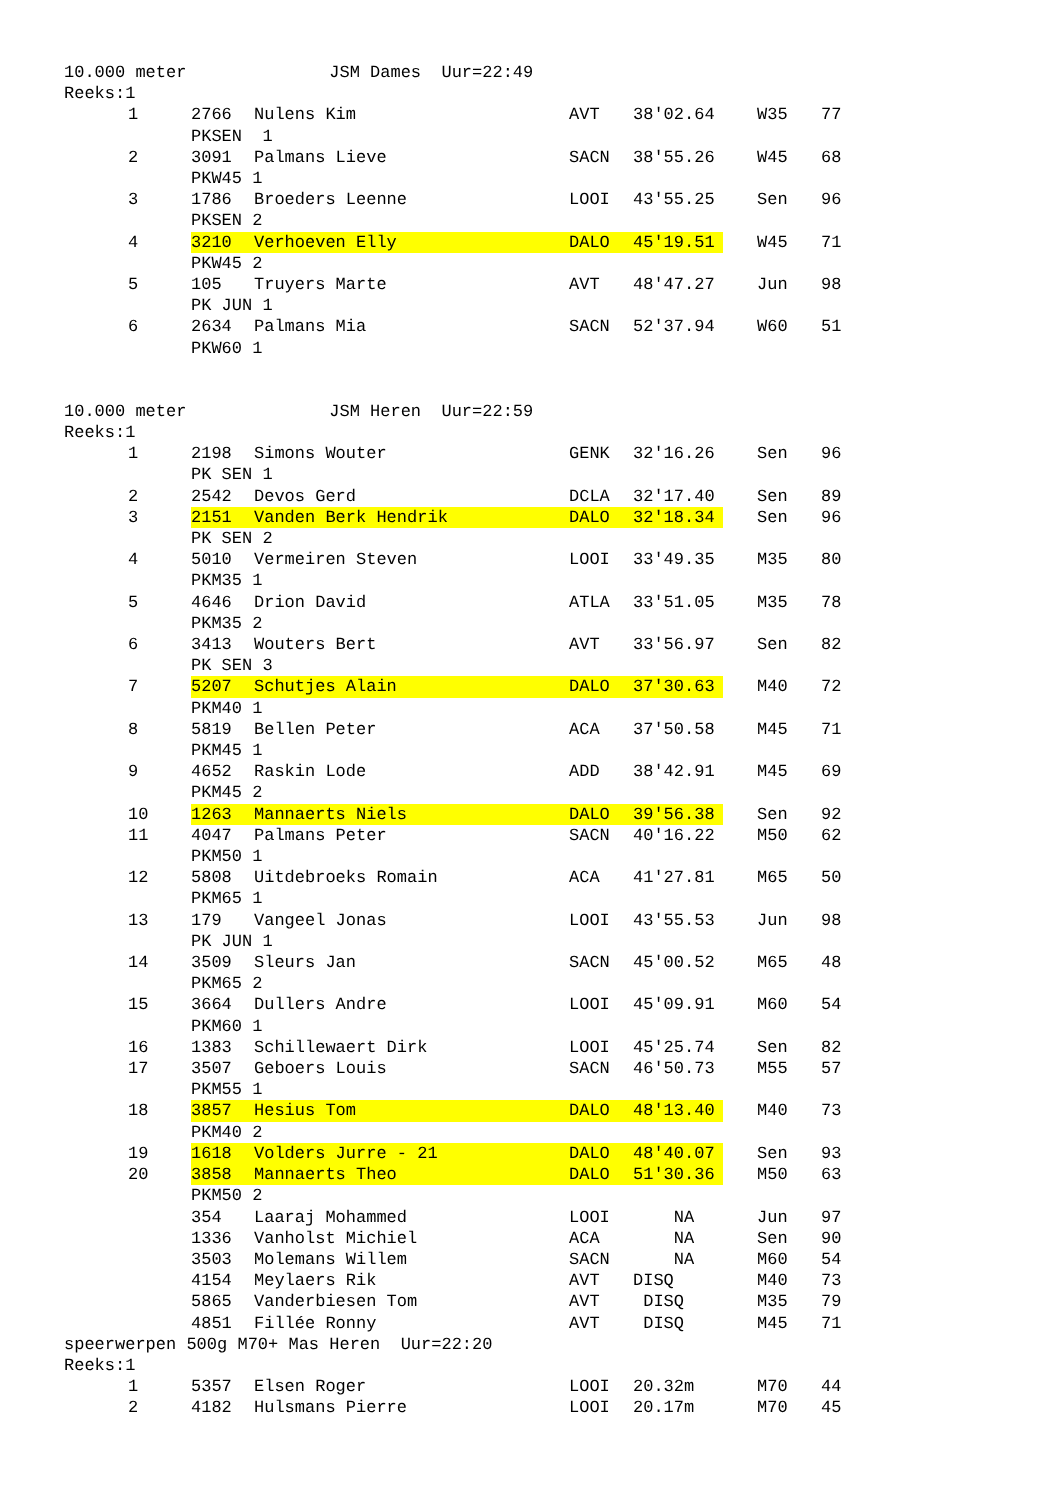10.000 meter JSM Dames Uur=22:49
Reeks:1
| | 1 | 2766 | Nulens Kim | AVT | 38'02.64 | | W35 | 77 |
| | | PKSEN 1 | | | | | | |
| | 2 | 3091 | Palmans Lieve | SACN | 38'55.26 | | W45 | 68 |
| | | PKW45 1 | | | | | | |
| | 3 | 1786 | Broeders Leenne | LOOI | 43'55.25 | | Sen | 96 |
| | | PKSEN 2 | | | | | | |
| | 4 | 3210 | Verhoeven Elly | DALO | 45'19.51 | | W45 | 71 |
| | | PKW45 2 | | | | | | |
| | 5 | 105 | Truyers Marte | AVT | 48'47.27 | | Jun | 98 |
| | | PK JUN 1 | | | | | | |
| | 6 | 2634 | Palmans Mia | SACN | 52'37.94 | | W60 | 51 |
| | | PKW60 1 | | | | | | |
10.000 meter JSM Heren Uur=22:59
Reeks:1
| | 1 | 2198 | Simons Wouter | GENK | 32'16.26 | | Sen | 96 |
| | | PK SEN 1 | | | | | | |
| | 2 | 2542 | Devos Gerd | DCLA | 32'17.40 | | Sen | 89 |
| | 3 | 2151 | Vanden Berk Hendrik | DALO | 32'18.34 | | Sen | 96 |
| | | PK SEN 2 | | | | | | |
| | 4 | 5010 | Vermeiren Steven | LOOI | 33'49.35 | | M35 | 80 |
| | | PKM35 1 | | | | | | |
| | 5 | 4646 | Drion David | ATLA | 33'51.05 | | M35 | 78 |
| | | PKM35 2 | | | | | | |
| | 6 | 3413 | Wouters Bert | AVT | 33'56.97 | | Sen | 82 |
| | | PK SEN 3 | | | | | | |
| | 7 | 5207 | Schutjes Alain | DALO | 37'30.63 | | M40 | 72 |
| | | PKM40 1 | | | | | | |
| | 8 | 5819 | Bellen Peter | ACA | 37'50.58 | | M45 | 71 |
| | | PKM45 1 | | | | | | |
| | 9 | 4652 | Raskin Lode | ADD | 38'42.91 | | M45 | 69 |
| | | PKM45 2 | | | | | | |
| | 10 | 1263 | Mannaerts Niels | DALO | 39'56.38 | | Sen | 92 |
| | 11 | 4047 | Palmans Peter | SACN | 40'16.22 | | M50 | 62 |
| | | PKM50 1 | | | | | | |
| | 12 | 5808 | Uitdebroeks Romain | ACA | 41'27.81 | | M65 | 50 |
| | | PKM65 1 | | | | | | |
| | 13 | 179 | Vangeel Jonas | LOOI | 43'55.53 | | Jun | 98 |
| | | PK JUN 1 | | | | | | |
| | 14 | 3509 | Sleurs Jan | SACN | 45'00.52 | | M65 | 48 |
| | | PKM65 2 | | | | | | |
| | 15 | 3664 | Dullers Andre | LOOI | 45'09.91 | | M60 | 54 |
| | | PKM60 1 | | | | | | |
| | 16 | 1383 | Schillewaert Dirk | LOOI | 45'25.74 | | Sen | 82 |
| | 17 | 3507 | Geboers Louis | SACN | 46'50.73 | | M55 | 57 |
| | | PKM55 1 | | | | | | |
| | 18 | 3857 | Hesius Tom | DALO | 48'13.40 | | M40 | 73 |
| | | PKM40 2 | | | | | | |
| | 19 | 1618 | Volders Jurre - 21 | DALO | 48'40.07 | | Sen | 93 |
| | 20 | 3858 | Mannaerts Theo | DALO | 51'30.36 | | M50 | 63 |
| | | PKM50 2 | | | | | | |
| | | 354 | Laaraj Mohammed | LOOI | NA | | Jun | 97 |
| | | 1336 | Vanholst Michiel | ACA | NA | | Sen | 90 |
| | | 3503 | Molemans Willem | SACN | NA | | M60 | 54 |
| | | 4154 | Meylaers Rik | AVT | DISQ | | M40 | 73 |
| | | 5865 | Vanderbiesen Tom | AVT | DISQ | | M35 | 79 |
| | | 4851 | Fillée Ronny | AVT | DISQ | | M45 | 71 |
speerwerpen 500g M70+ Mas Heren Uur=22:20
Reeks:1
| | 1 | 5357 | Elsen Roger | LOOI | 20.32m | | M70 | 44 |
| | 2 | 4182 | Hulsmans Pierre | LOOI | 20.17m | | M70 | 45 |